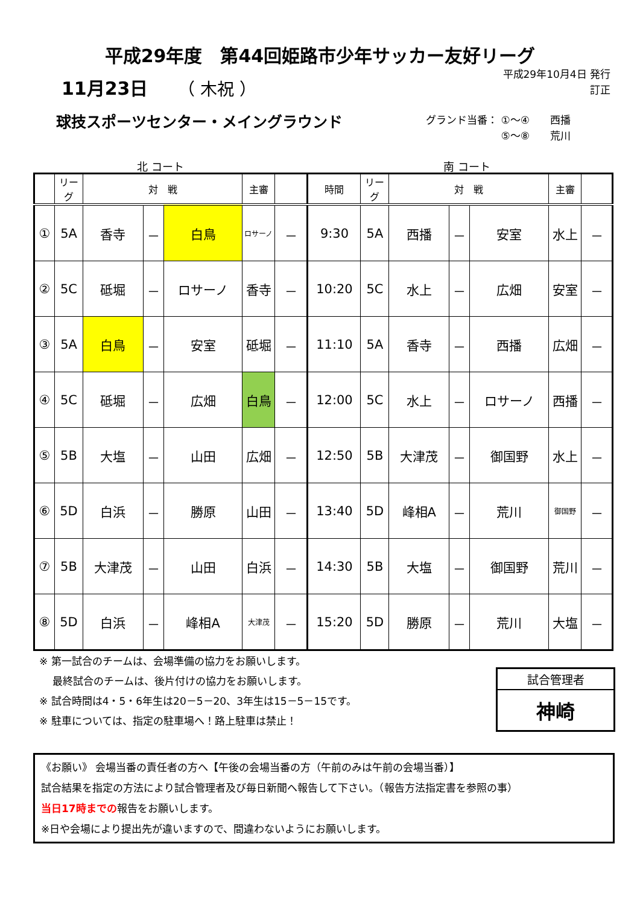平成29年度　第44回姫路市少年サッカー友好リーグ
11月23日 （ 木祝 ）
平成29年10月4日 発行
訂正
球技スポーツセンター・メイングラウンド
グランド当番： ①～④　　西播
　　　　　　　 ⑤～⑧　　荒川
北 コート 南 コート
| | リーグ | 対 戦 | | | 主審 | | 時間 | リーグ | 対 戦 | | | 主審 | |
| --- | --- | --- | --- | --- | --- | --- | --- | --- | --- | --- | --- | --- | --- |
| ① | 5A | 香寺 | － | 白鳥 | ロサーノ | － | 9:30 | 5A | 西播 | － | 安室 | 水上 | － |
| ② | 5C | 砥堀 | － | ロサーノ | 香寺 | － | 10:20 | 5C | 水上 | － | 広畑 | 安室 | － |
| ③ | 5A | 白鳥 | － | 安室 | 砥堀 | － | 11:10 | 5A | 香寺 | － | 西播 | 広畑 | － |
| ④ | 5C | 砥堀 | － | 広畑 | 白鳥 | － | 12:00 | 5C | 水上 | － | ロサーノ | 西播 | － |
| ⑤ | 5B | 大塩 | － | 山田 | 広畑 | － | 12:50 | 5B | 大津茂 | － | 御国野 | 水上 | － |
| ⑥ | 5D | 白浜 | － | 勝原 | 山田 | － | 13:40 | 5D | 峰相A | － | 荒川 | 御国野 | － |
| ⑦ | 5B | 大津茂 | － | 山田 | 白浜 | － | 14:30 | 5B | 大塩 | － | 御国野 | 荒川 | － |
| ⑧ | 5D | 白浜 | － | 峰相A | 大津茂 | － | 15:20 | 5D | 勝原 | － | 荒川 | 大塩 | － |
※ 第一試合のチームは、会場準備の協力をお願いします。
　 最終試合のチームは、後片付けの協力をお願いします。
※ 試合時間は4・5・6年生は20－5－20、3年生は15－5－15です。
※ 駐車については、指定の駐車場へ！路上駐車は禁止！
試合管理者
神崎
《お願い》 会場当番の責任者の方へ【午後の会場当番の方（午前のみは午前の会場当番）】
試合結果を指定の方法により試合管理者及び毎日新聞へ報告して下さい。（報告方法指定書を参照の事）
当日17時までの報告をお願いします。
※日や会場により提出先が違いますので、間違わないようにお願いします。